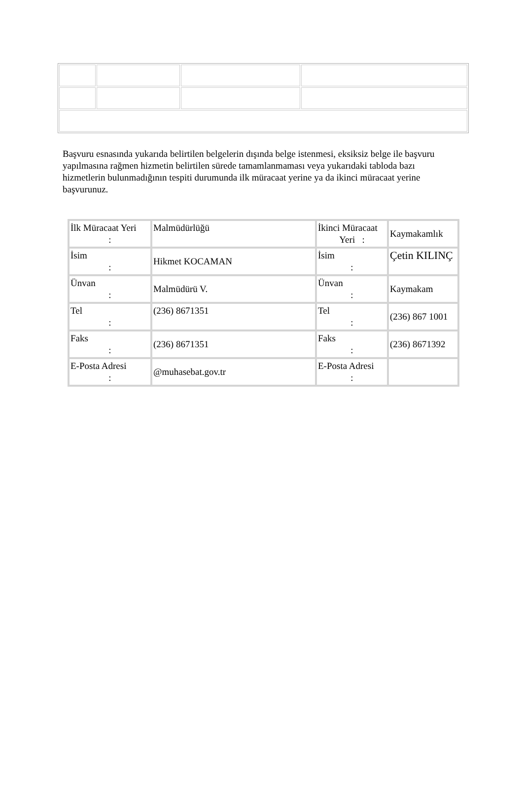Başvuru esnasında yukarıda belirtilen belgelerin dışında belge istenmesi, eksiksiz belge ile başvuru yapılmasına rağmen hizmetin belirtilen sürede tamamlanmaması veya yukarıdaki tabloda bazı hizmetlerin bulunmadığının tespiti durumunda ilk müracaat yerine ya da ikinci müracaat yerine başvurunuz.
| İlk Müracaat Yeri : | Malmüdürlüğü | İkinci Müracaat Yeri : | Kaymakamlık |
| İsim : | Hikmet KOCAMAN | İsim : | Çetin KILINÇ |
| Ünvan : | Malmüdürü V. | Ünvan : | Kaymakam |
| Tel : | (236) 8671351 | Tel : | (236) 867 1001 |
| Faks : | (236) 8671351 | Faks : | (236) 8671392 |
| E-Posta Adresi : | @muhasebat.gov.tr | E-Posta Adresi : | |